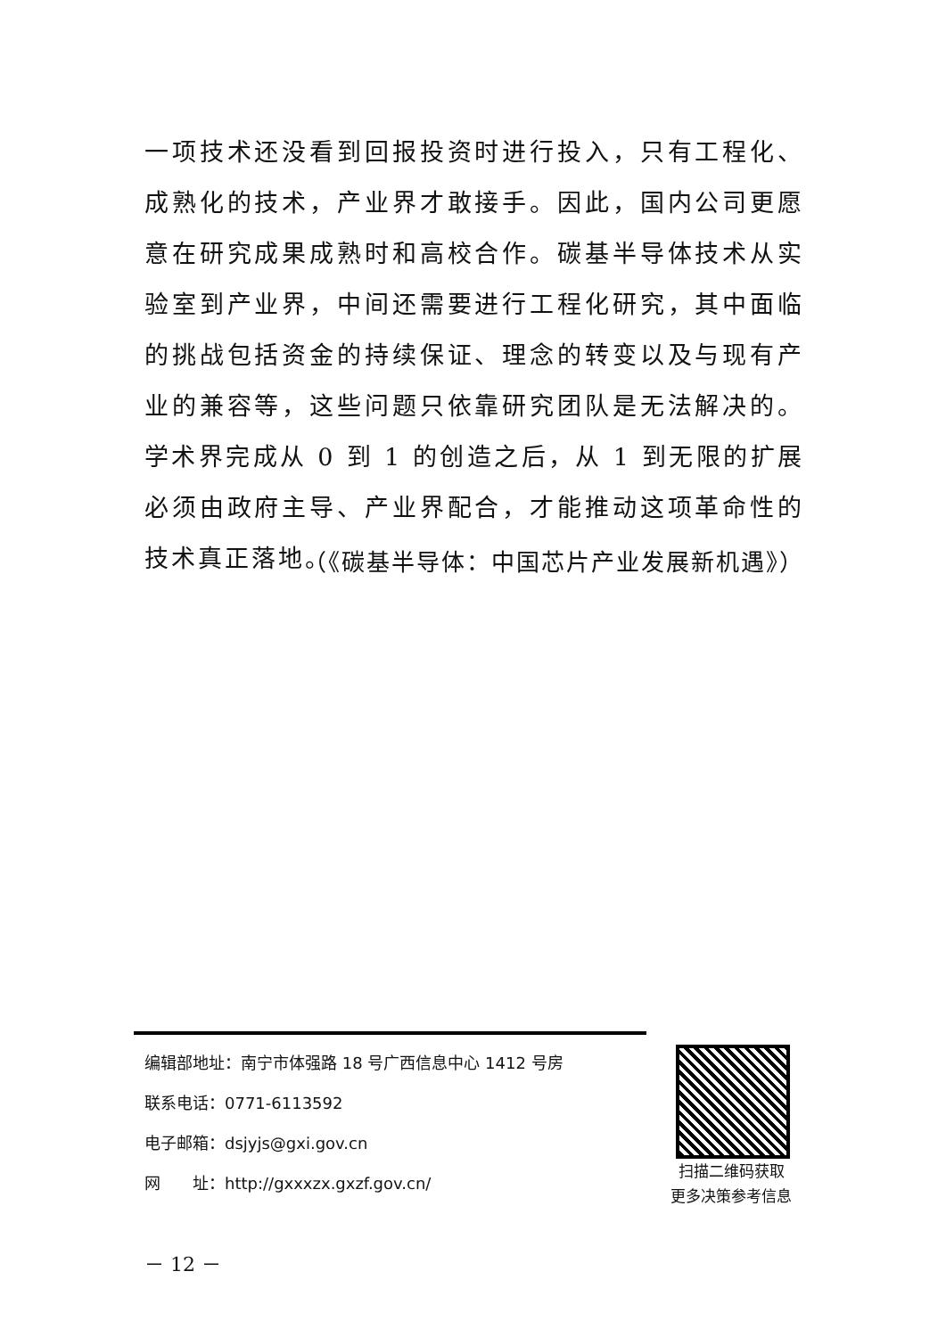一项技术还没看到回报投资时进行投入，只有工程化、成熟化的技术，产业界才敢接手。因此，国内公司更愿意在研究成果成熟时和高校合作。碳基半导体技术从实验室到产业界，中间还需要进行工程化研究，其中面临的挑战包括资金的持续保证、理念的转变以及与现有产业的兼容等，这些问题只依靠研究团队是无法解决的。学术界完成从 0 到 1 的创造之后，从 1 到无限的扩展必须由政府主导、产业界配合，才能推动这项革命性的技术真正落地。
（《碳基半导体：中国芯片产业发展新机遇》）
编辑部地址：南宁市体强路 18 号广西信息中心 1412 号房
联系电话：0771-6113592
电子邮箱：dsjyjs@gxi.gov.cn
网　　址：http://gxxxzx.gxzf.gov.cn/
扫描二维码获取
更多决策参考信息
－ 12 －